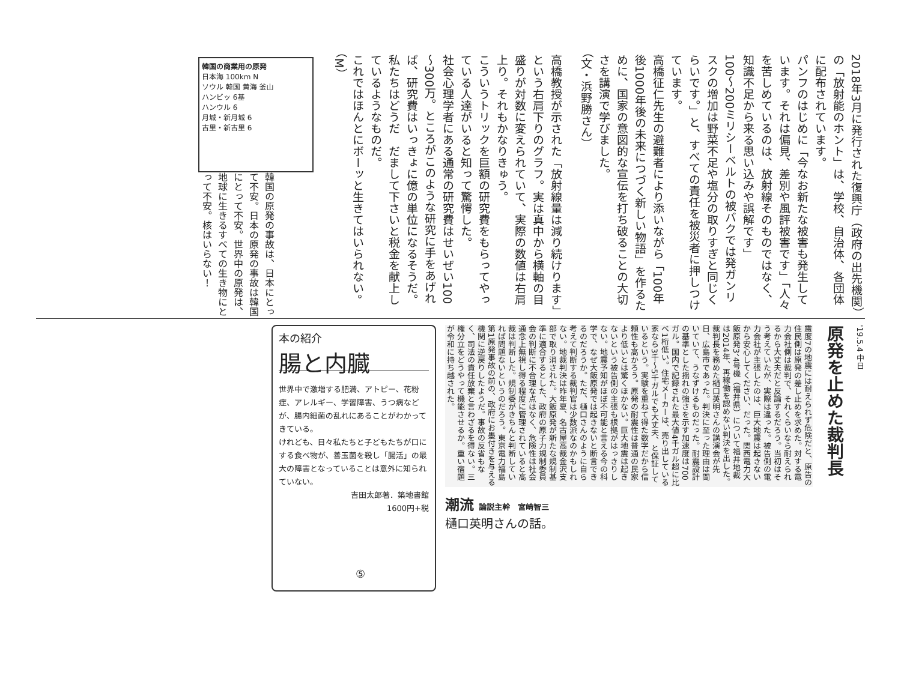2018年3月に発行された復興庁（政府の出先機関）の「放射能のホント」は、学校、自治体、各団体に配布されています。
パンフのはじめに「今なお新たな被害も発生しています。それは偏見、差別や風評被害です」「人々を苦しめているのは、放射線そのものではなく、知識不足から来る思い込みや誤解です」
100～200ミリシーベルトの被バクでは発ガンリスクの増加は野菜不足や塩分の取りすぎと同じくらいです。」と、すべての責任を被災者に押しつけています。
高橋征仁先生の避難者により添いながら「100年後1000年後の未来につづく新しい物語」を作るために、国家の意図的な宣伝を打ち破ることの大切さを講演で学びました。
（文・浜野勝さん）
高橋教授が示された「放射線量は減り続けります」という右肩下りのグラフ。実は真中から横軸の目盛りが対数に変えられていて、実際の数値は右肩上り。それもかなりきゅう。
こういうトリックを巨額の研究費をもらってやっている人達がいると知って驚愕した。
社会心理学者にある通常の研究費はせいぜい100～300万。ところがこのような研究に手をあげれば、研究費はいっきょに億の単位になるそうだ。
私たちはどうだ　だまして下さいと税金を献上しているようなものだ。
これではほんとにボーッと生きてはいられない。（M）
韓国の商業用の原発
日本海 100km N
ソウル 韓国 黄海 釜山
ハンビッ 6基
ハンウル 6
月城・新月城 6
古里・新古里 6
韓国の原発の事故は、日本にとって不安。日本の原発の事故は韓国にとって不安。世界中の原発は、地球に生きるすべての生き物にとって不安。核はいらない！
'19.5.4 中日
原発を止めた裁判長
震度7の地震には耐えられず危険だと、原告の住民側は原発の差し止めを求めた。対する電力会社側は裁判で、それくらいなら耐えられるから大丈夫だと反論するだろう。当初はそう考えていたが、実際は違った。被告側の電力会社が主張したのは、巨大地震は起きないから安心してください、だった。関西電力大飯原発3、4号機（福井県）について福井地裁は2014年、再稼働を認めない判決を出した。裁判長を務めた樋口英明さんの講演会が先日、広島市であった。判決に至った理由は聞いていて、うなずけるものだった。耐震設計の基準とした揺れの強さを示す加速度は700ガル。国内で記録された最大値4千ガル超に比べ1桁低い。住宅メーカーは、売り出している家なら3千～5千ガルでも大丈夫、と保証しているという。実験を重ねて得た数字だから信頼性も高かろう。原発の耐震性は普通の民家より低いとは驚くほかない。巨大地震は起きないという被告側の主張も根拠がはっきりしない。地震予知がほぼ不可能と言える今の科学で、なぜ大飯原発では起きないと断言できるのだろうか。ただ、樋口さんのように自ら考えて判断する裁判官は少数派なのかもしれない。地裁判決は昨年夏、名古屋高裁金沢支部で取り消された。大飯原発が新たな規制基準に適合するとした、政府の原子力規制委員会の判断に不合理な点はなく、危険性は社会通念上無視し得る程度に管理されていると高裁は判断した。規制委がきちんと判断していれば問題ないというのだろう。東京電力福島第1原発事故の前の、政府にお墨付きを与える機関に逆戻りしたようだ。事故の反省もなく、司法の責任放棄と言わざるを得ない。三権分立をどうやって機能させるか。重い宿題が令和に持ち越された。
潮流 論説主幹　宮崎智三
樋口英明さんの話。
本の紹介
腸と内臓
世界中で激増する肥満、アトピー、花粉症、アレルギー、学習障害、うつ病などが、腸内細菌の乱れにあることがわかってきている。
けれども、日々私たちと子どもたちが口にする食べ物が、善玉菌を殺し「腸活」の最大の障害となっていることは意外に知られていない。
吉田太郎著．築地書館
1600円+税
⑤